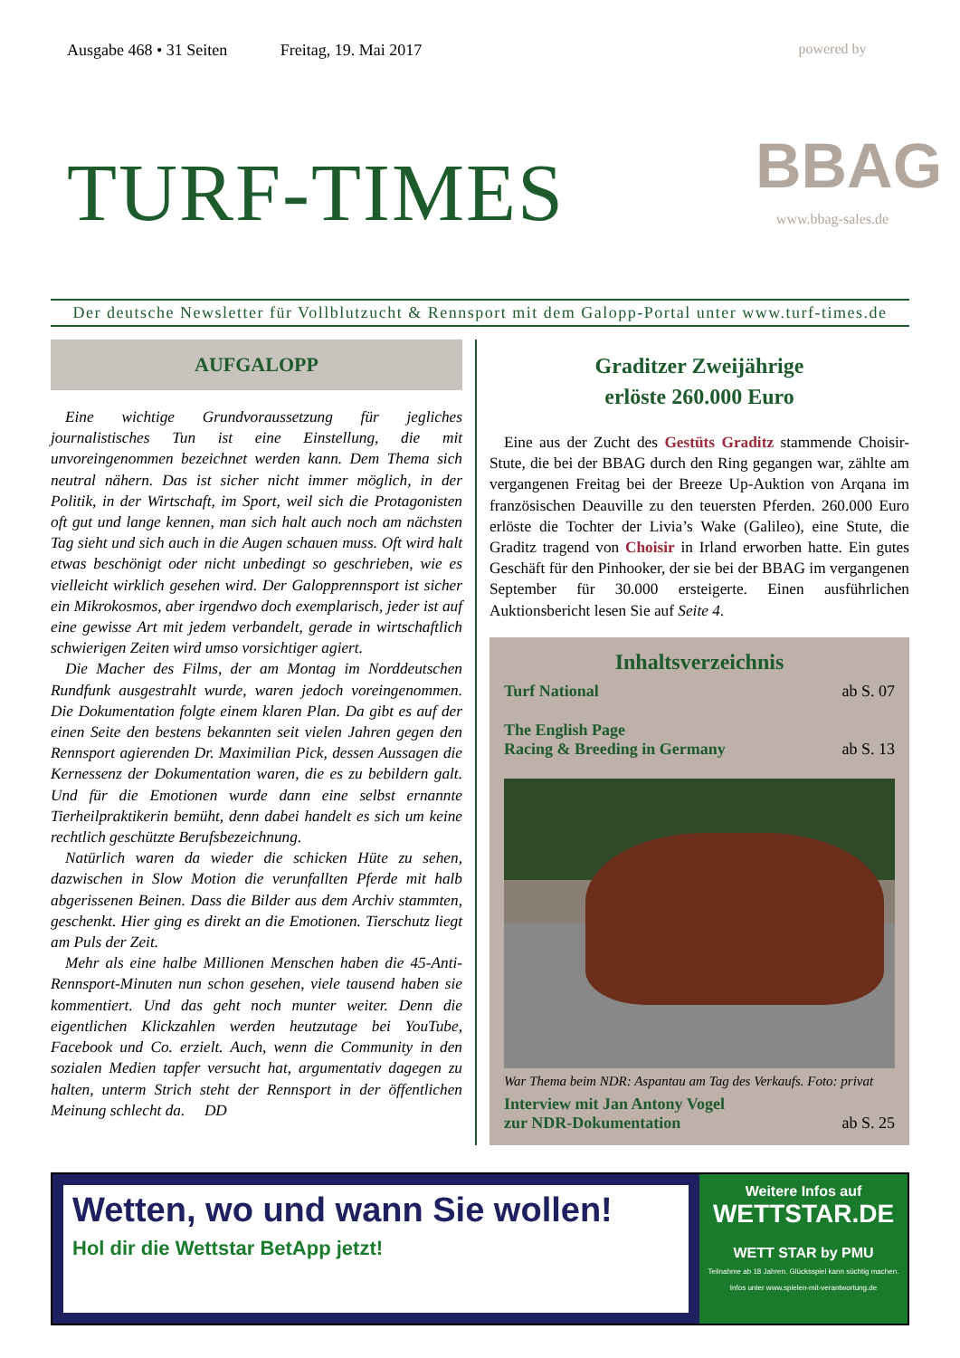Ausgabe 468 • 31 Seiten Freitag, 19. Mai 2017
TURF-TIMES
powered by
BBAG
www.bbag-sales.de
Der deutsche Newsletter für Vollblutzucht & Rennsport mit dem Galopp-Portal unter www.turf-times.de
AUFGALOPP
Eine wichtige Grundvoraussetzung für jegliches journalistisches Tun ist eine Einstellung, die mit unvoreingenommen bezeichnet werden kann. Dem Thema sich neutral nähern. Das ist sicher nicht immer möglich, in der Politik, in der Wirtschaft, im Sport, weil sich die Protagonisten oft gut und lange kennen, man sich halt auch noch am nächsten Tag sieht und sich auch in die Augen schauen muss. Oft wird halt etwas beschönigt oder nicht unbedingt so geschrieben, wie es vielleicht wirklich gesehen wird. Der Galopprennsport ist sicher ein Mikrokosmos, aber irgendwo doch exemplarisch, jeder ist auf eine gewisse Art mit jedem verbandelt, gerade in wirtschaftlich schwierigen Zeiten wird umso vorsichtiger agiert.
Die Macher des Films, der am Montag im Norddeutschen Rundfunk ausgestrahlt wurde, waren jedoch voreingenommen. Die Dokumentation folgte einem klaren Plan. Da gibt es auf der einen Seite den bestens bekannten seit vielen Jahren gegen den Rennsport agierenden Dr. Maximilian Pick, dessen Aussagen die Kernessenz der Dokumentation waren, die es zu bebildern galt. Und für die Emotionen wurde dann eine selbst ernannte Tierheilpraktikerin bemüht, denn dabei handelt es sich um keine rechtlich geschützte Berufsbezeichnung.
Natürlich waren da wieder die schicken Hüte zu sehen, dazwischen in Slow Motion die verunfallten Pferde mit halb abgerissenen Beinen. Dass die Bilder aus dem Archiv stammten, geschenkt. Hier ging es direkt an die Emotionen. Tierschutz liegt am Puls der Zeit.
Mehr als eine halbe Millionen Menschen haben die 45-Anti-Rennsport-Minuten nun schon gesehen, viele tausend haben sie kommentiert. Und das geht noch munter weiter. Denn die eigentlichen Klickzahlen werden heutzutage bei YouTube, Facebook und Co. erzielt. Auch, wenn die Community in den sozialen Medien tapfer versucht hat, argumentativ dagegen zu halten, unterm Strich steht der Rennsport in der öffentlichen Meinung schlecht da. DD
Graditzer Zweijährige
erlöste 260.000 Euro
Eine aus der Zucht des Gestüts Graditz stammende Choisir-Stute, die bei der BBAG durch den Ring gegangen war, zählte am vergangenen Freitag bei der Breeze Up-Auktion von Arqana im französischen Deauville zu den teuersten Pferden. 260.000 Euro erlöste die Tochter der Livia’s Wake (Galileo), eine Stute, die Graditz tragend von Choisir in Irland erworben hatte. Ein gutes Geschäft für den Pinhooker, der sie bei der BBAG im vergangenen September für 30.000 ersteigerte. Einen ausführlichen Auktionsbericht lesen Sie auf Seite 4.
Inhaltsverzeichnis
Turf National ab S. 07
The English Page
Racing & Breeding in Germany ab S. 13
War Thema beim NDR: Aspantau am Tag des Verkaufs. Foto: privat
Interview mit Jan Antony Vogel
zur NDR-Dokumentation ab S. 25
Wetten, wo und wann Sie wollen!
Hol dir die Wettstar BetApp jetzt!
Weitere Infos auf
WETTSTAR.DE
WETT STAR by PMU
Teilnahme ab 18 Jahren. Glücksspiel kann süchtig machen. Infos unter www.spielen-mit-verantwortung.de